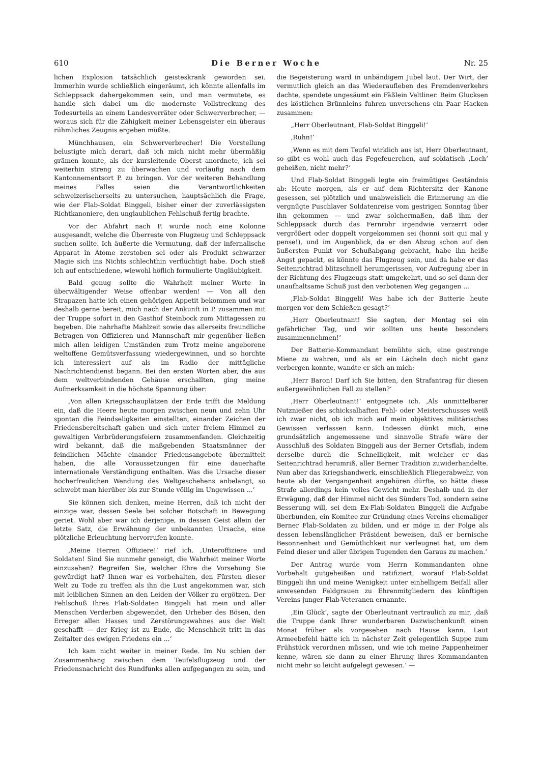610 Die Berner Woche Nr. 25
lichen Explosion tatsächlich geisteskrank geworden sei. Immerhin wurde schließlich eingeräumt, ich könnte allenfalls im Schleppsack dahergekommen sein, und man vermutete, es handle sich dabei um die modernste Vollstreckung des Todesurteils an einem Landesverräter oder Schwerverbrecher, — woraus sich für die Zähigkeit meiner Lebensgeister ein überaus rühmliches Zeugnis ergeben müßte.
Münchhausen, ein Schwerverbrecher! Die Vorstellung belustigte mich derart, daß ich mich nicht mehr übermäßig grämen konnte, als der kursleitende Oberst anordnete, ich sei weiterhin streng zu überwachen und vorläufig nach dem Kantonnementsort P. zu bringen. Vor der weiteren Behandlung meines Falles seien die Verantwortlichkeiten schweizerischerseits zu untersuchen, hauptsächlich die Frage, wie der Flab-Soldat Binggeli, bisher einer der zuverlässigsten Richtkanoniere, den unglaublichen Fehlschuß fertig brachte.
Vor der Abfahrt nach P. wurde noch eine Kolonne ausgesandt, welche die Überreste von Flugzeug und Schleppsack suchen sollte. Ich äußerte die Vermutung, daß der infernalische Apparat in Atome zerstoben sei oder als Produkt schwarzer Magie sich ins Nichts schlechthin verflüchtigt habe. Doch stieß ich auf entschiedene, wiewohl höflich formulierte Ungläubigkeit.
Bald genug sollte die Wahrheit meiner Worte in überwältigender Weise offenbar werden! — Von all den Strapazen hatte ich einen gehörigen Appetit bekommen und war deshalb gerne bereit, mich nach der Ankunft in P. zusammen mit der Truppe sofort in den Gasthof Steinbock zum Mittagessen zu begeben. Die nahrhafte Mahlzeit sowie das allerseits freundliche Betragen von Offizieren und Mannschaft mir gegenüber ließen mich allen leidigen Umständen zum Trotz meine angeborene weltoffene Gemütsverfassung wiedergewinnen, und so horchte ich interessiert auf als im Radio der mittägliche Nachrichtendienst begann. Bei den ersten Worten aber, die aus dem weltverbindenden Gehäuse erschallten, ging meine Aufmerksamkeit in die höchste Spannung über:
‚Von allen Kriegsschauplätzen der Erde trifft die Meldung ein, daß die Heere heute morgen zwischen neun und zehn Uhr spontan die Feindseligkeiten einstellten, einander Zeichen der Friedensbereitschaft gaben und sich unter freiem Himmel zu gewaltigen Verbrüderungsfeiern zusammenfanden. Gleichzeitig wird bekannt, daß die maßgebenden Staatsmänner der feindlichen Mächte einander Friedensangebote übermittelt haben, die alle Voraussetzungen für eine dauerhafte internationale Verständigung enthalten. Was die Ursache dieser hocherfreulichen Wendung des Weltgeschehens anbelangt, so schwebt man hierüber bis zur Stunde völlig im Ungewissen ...‘
Sie können sich denken, meine Herren, daß ich nicht der einzige war, dessen Seele bei solcher Botschaft in Bewegung geriet. Wohl aber war ich derjenige, in dessen Geist allein der letzte Satz, die Erwähnung der unbekannten Ursache, eine plötzliche Erleuchtung hervorrufen konnte.
‚Meine Herren Offiziere!‘ rief ich. ‚Unteroffiziere und Soldaten! Sind Sie nunmehr geneigt, die Wahrheit meiner Worte einzusehen? Begreifen Sie, welcher Ehre die Vorsehung Sie gewürdigt hat? Ihnen war es vorbehalten, den Fürsten dieser Welt zu Tode zu treffen als ihn die Lust angekommen war, sich mit leiblichen Sinnen an den Leiden der Völker zu ergötzen. Der Fehlschuß Ihres Flab-Soldaten Binggeli hat mein und aller Menschen Verderben abgewendet, den Urheber des Bösen, den Erreger allen Hasses und Zerstörungswahnes aus der Welt geschafft — der Krieg ist zu Ende, die Menschheit tritt in das Zeitalter des ewigen Friedens ein ...‘
Ich kam nicht weiter in meiner Rede. Im Nu schien der Zusammenhang zwischen dem Teufelsflugzeug und der Friedensnachricht des Rundfunks allen aufgegangen zu sein, und die Begeisterung ward in unbändigem Jubel laut. Der Wirt, der vermutlich gleich an das Wiederaufleben des Fremdenverkehrs dachte, spendete ungesäumt ein Fäßlein Veltliner. Beim Glucksen des köstlichen Brünnleins fuhren unversehens ein Paar Hacken zusammen:
„Herr Oberleutnant, Flab-Soldat Binggeli!‘
‚Ruhn!‘
‚Wenn es mit dem Teufel wirklich aus ist, Herr Oberleutnant, so gibt es wohl auch das Fegefeuerchen, auf soldatisch ‚Loch‘ geheißen, nicht mehr?‘
Und Flab-Soldat Binggeli legte ein freimütiges Geständnis ab: Heute morgen, als er auf dem Richtersitz der Kanone gesessen, sei plötzlich und unabweislich die Erinnerung an die vergnügte Puschlaver Soldatenreise vom gestrigen Sonntag über ihn gekommen — und zwar solchermaßen, daß ihm der Schleppsack durch das Fernrohr irgendwie verzerrt oder vergrößert oder doppelt vorgekommen sei (honni soit qui mal y pense!), und im Augenblick, da er den Abzug schon auf den äußersten Punkt vor Schußabgang gebracht, habe ihn heiße Angst gepackt, es könnte das Flugzeug sein, und da habe er das Seitenrichtrad blitzschnell herumgerissen, vor Aufregung aber in der Richtung des Flugzeugs statt umgekehrt, und so sei dann der unaufhaltsame Schuß just den verbotenen Weg gegangen ...
‚Flab-Soldat Binggeli! Was habe ich der Batterie heute morgen vor dem Schießen gesagt?‘
‚Herr Oberleutnant! Sie sagten, der Montag sei ein gefährlicher Tag, und wir sollten uns heute besonders zusammennehmen!‘
Der Batterie-Kommandant bemühte sich, eine gestrenge Miene zu wahren, und als er ein Lächeln doch nicht ganz verbergen konnte, wandte er sich an mich:
‚Herr Baron! Darf ich Sie bitten, den Strafantrag für diesen außergewöhnlichen Fall zu stellen?‘
‚Herr Oberleutnant!‘ entgegnete ich. ‚Als unmittelbarer Nutznießer des schicksalhaften Fehl- oder Meisterschusses weiß ich zwar nicht, ob ich mich auf mein objektives militärisches Gewissen verlassen kann. Indessen dünkt mich, eine grundsätzlich angemessene und sinnvolle Strafe wäre der Ausschluß des Soldaten Binggeli aus der Berner Ortsflab, indem derselbe durch die Schnelligkeit, mit welcher er das Seitenrichtrad herumriß, aller Berner Tradition zuwiderhandelte. Nun aber das Kriegshandwerk, einschließlich Fliegerabwehr, von heute ab der Vergangenheit angehören dürfte, so hätte diese Strafe allerdings kein volles Gewicht mehr. Deshalb und in der Erwägung, daß der Himmel nicht des Sünders Tod, sondern seine Besserung will, sei dem Ex-Flab-Soldaten Binggeli die Aufgabe überbunden, ein Komitee zur Gründung eines Vereins ehemaliger Berner Flab-Soldaten zu bilden, und er möge in der Folge als dessen lebenslänglicher Präsident beweisen, daß er bernische Besonnenheit und Gemütlichkeit nur verleugnet hat, um dem Feind dieser und aller übrigen Tugenden den Garaus zu machen.‘
Der Antrag wurde vom Herrn Kommandanten ohne Vorbehalt gutgeheißen und ratifiziert, worauf Flab-Soldat Binggeli ihn und meine Wenigkeit unter einhelligem Beifall aller anwesenden Feldgrauen zu Ehrenmitgliedern des künftigen Vereins junger Flab-Veteranen ernannte.
‚Ein Glück‘, sagte der Oberleutnant vertraulich zu mir, ‚daß die Truppe dank Ihrer wunderbaren Dazwischenkunft einen Monat früher als vorgesehen nach Hause kann. Laut Armeebefehl hätte ich in nächster Zeit gelegentlich Suppe zum Frühstück verordnen müssen, und wie ich meine Pappenheimer kenne, wären sie dann zu einer Ehrung ihres Kommandanten nicht mehr so leicht aufgelegt gewesen.‘ —